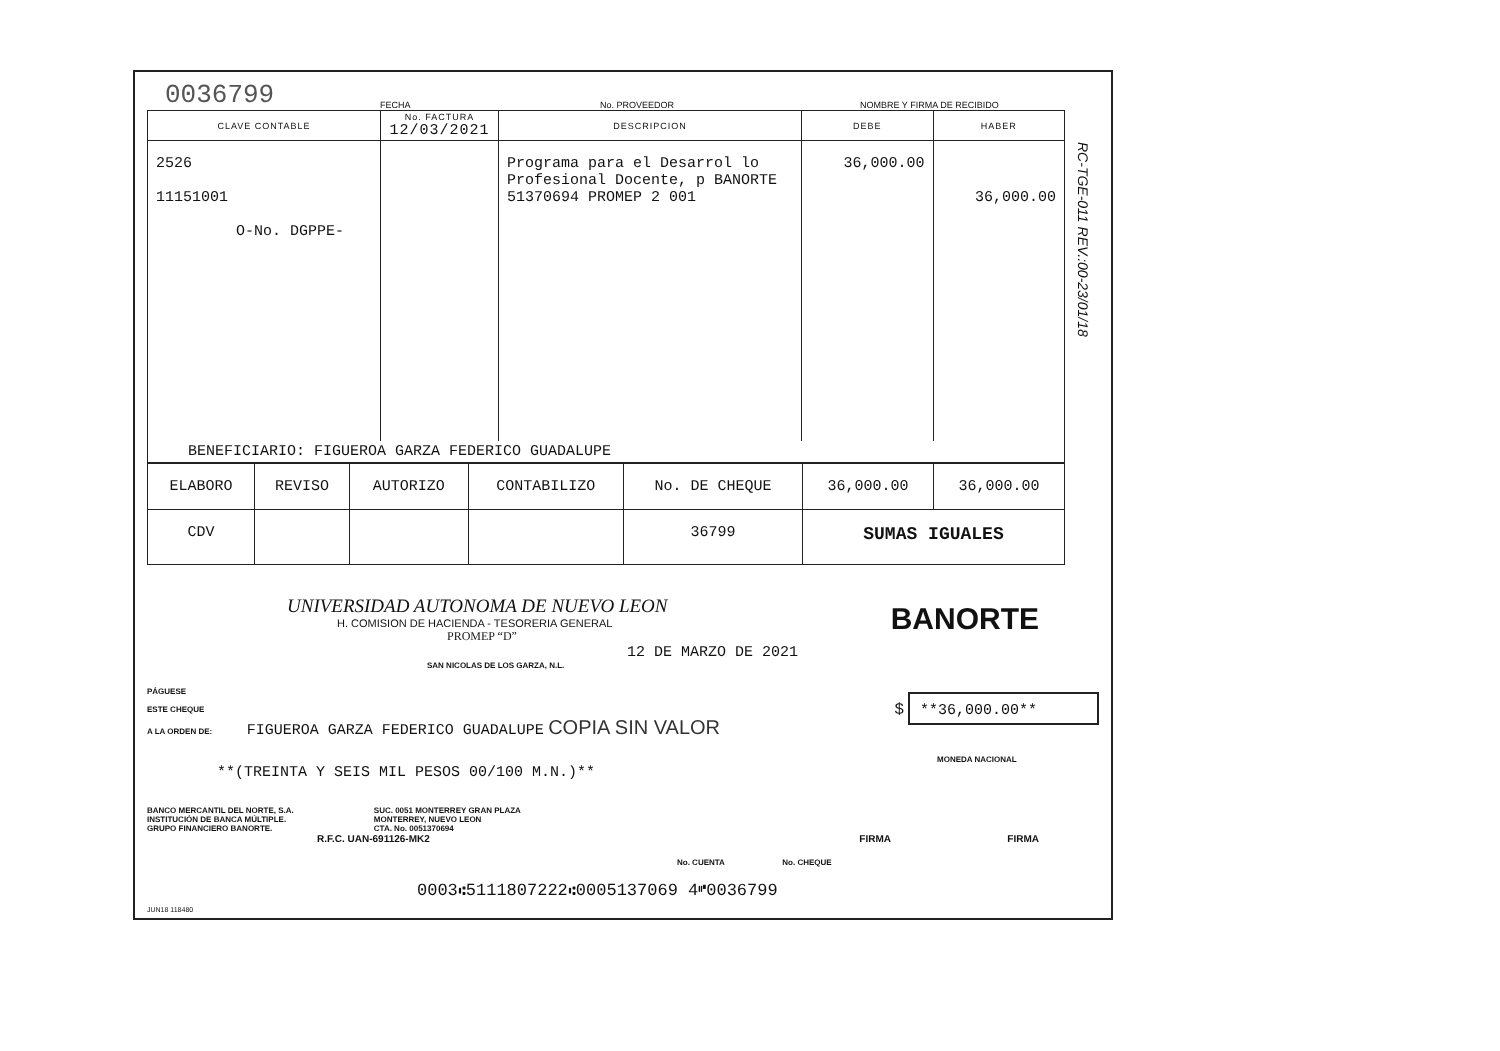0036799
FECHA
No. PROVEEDOR
NOMBRE Y FIRMA DE RECIBIDO
| CLAVE CONTABLE | No. FACTURA 12/03/2021 | DESCRIPCION | DEBE | HABER |
| --- | --- | --- | --- | --- |
| 2526 11151001 O-No. DGPPE- | | Programa para el Desarrol lo Profesional Docente, p BANORTE 51370694 PROMEP 2 001 | 36,000.00 | 36,000.00 |
| BENEFICIARIO: FIGUEROA GARZA FEDERICO GUADALUPE | | | | |
| ELABORO | REVISO | AUTORIZO | CONTABILIZO | No. DE CHEQUE | 36,000.00 | 36,000.00 |
| CDV | | | | 36799 | SUMAS IGUALES | |
RC-TGE-011 REV.:00-23/01/18
UNIVERSIDAD AUTONOMA DE NUEVO LEON
H. COMISION DE HACIENDA - TESORERIA GENERAL
PROMEP “D”
BANORTE
12 DE MARZO DE 2021
SAN NICOLAS DE LOS GARZA, N.L.
PÁGUESE
ESTE CHEQUE
A LA ORDEN DE: FIGUEROA GARZA FEDERICO GUADALUPE COPIA SIN VALOR
$ **36,000.00**
MONEDA NACIONAL
**(TREINTA Y SEIS MIL PESOS 00/100 M.N.)**
BANCO MERCANTIL DEL NORTE, S.A.
INSTITUCIÓN DE BANCA MÚLTIPLE.
GRUPO FINANCIERO BANORTE.
SUC. 0051 MONTERREY GRAN PLAZA
MONTERREY, NUEVO LEON
CTA. No. 0051370694
R.F.C. UAN-691126-MK2 FIRMA FIRMA
No. CUENTA No. CHEQUE
0003⑆5111807222⑆0005137069 4⑈0036799
JUN18 118480